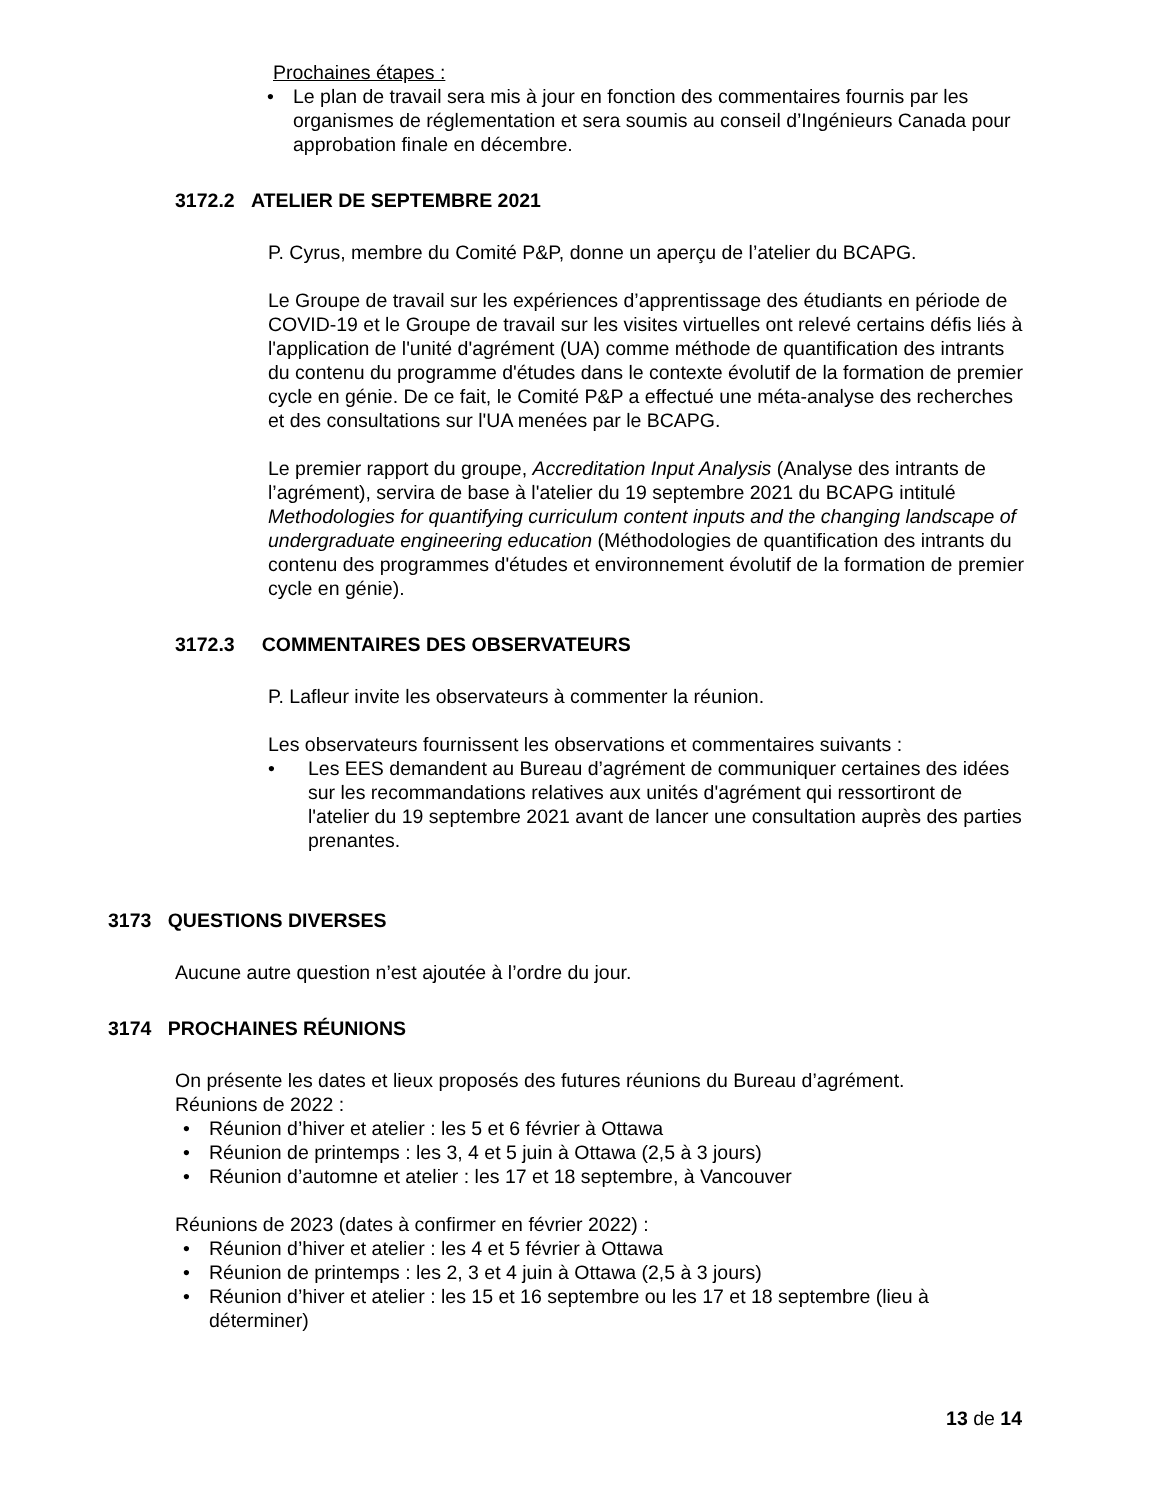Prochaines étapes :
• Le plan de travail sera mis à jour en fonction des commentaires fournis par les organismes de réglementation et sera soumis au conseil d’Ingénieurs Canada pour approbation finale en décembre.
3172.2 ATELIER DE SEPTEMBRE 2021
P. Cyrus, membre du Comité P&P, donne un aperçu de l’atelier du BCAPG.
Le Groupe de travail sur les expériences d’apprentissage des étudiants en période de COVID-19 et le Groupe de travail sur les visites virtuelles ont relevé certains défis liés à l'application de l'unité d'agrément (UA) comme méthode de quantification des intrants du contenu du programme d'études dans le contexte évolutif de la formation de premier cycle en génie. De ce fait, le Comité P&P a effectué une méta-analyse des recherches et des consultations sur l'UA menées par le BCAPG.
Le premier rapport du groupe, Accreditation Input Analysis (Analyse des intrants de l’agrément), servira de base à l'atelier du 19 septembre 2021 du BCAPG intitulé Methodologies for quantifying curriculum content inputs and the changing landscape of undergraduate engineering education (Méthodologies de quantification des intrants du contenu des programmes d'études et environnement évolutif de la formation de premier cycle en génie).
3172.3 COMMENTAIRES DES OBSERVATEURS
P. Lafleur invite les observateurs à commenter la réunion.
Les observateurs fournissent les observations et commentaires suivants :
• Les EES demandent au Bureau d’agrément de communiquer certaines des idées sur les recommandations relatives aux unités d'agrément qui ressortiront de l'atelier du 19 septembre 2021 avant de lancer une consultation auprès des parties prenantes.
3173 QUESTIONS DIVERSES
Aucune autre question n’est ajoutée à l’ordre du jour.
3174 PROCHAINES RÉUNIONS
On présente les dates et lieux proposés des futures réunions du Bureau d’agrément.
Réunions de 2022 :
• Réunion d’hiver et atelier : les 5 et 6 février à Ottawa
• Réunion de printemps : les 3, 4 et 5 juin à Ottawa (2,5 à 3 jours)
• Réunion d’automne et atelier : les 17 et 18 septembre, à Vancouver
Réunions de 2023 (dates à confirmer en février 2022) :
• Réunion d’hiver et atelier : les 4 et 5 février à Ottawa
• Réunion de printemps : les 2, 3 et 4 juin à Ottawa (2,5 à 3 jours)
• Réunion d’hiver et atelier : les 15 et 16 septembre ou les 17 et 18 septembre (lieu à déterminer)
13 de 14